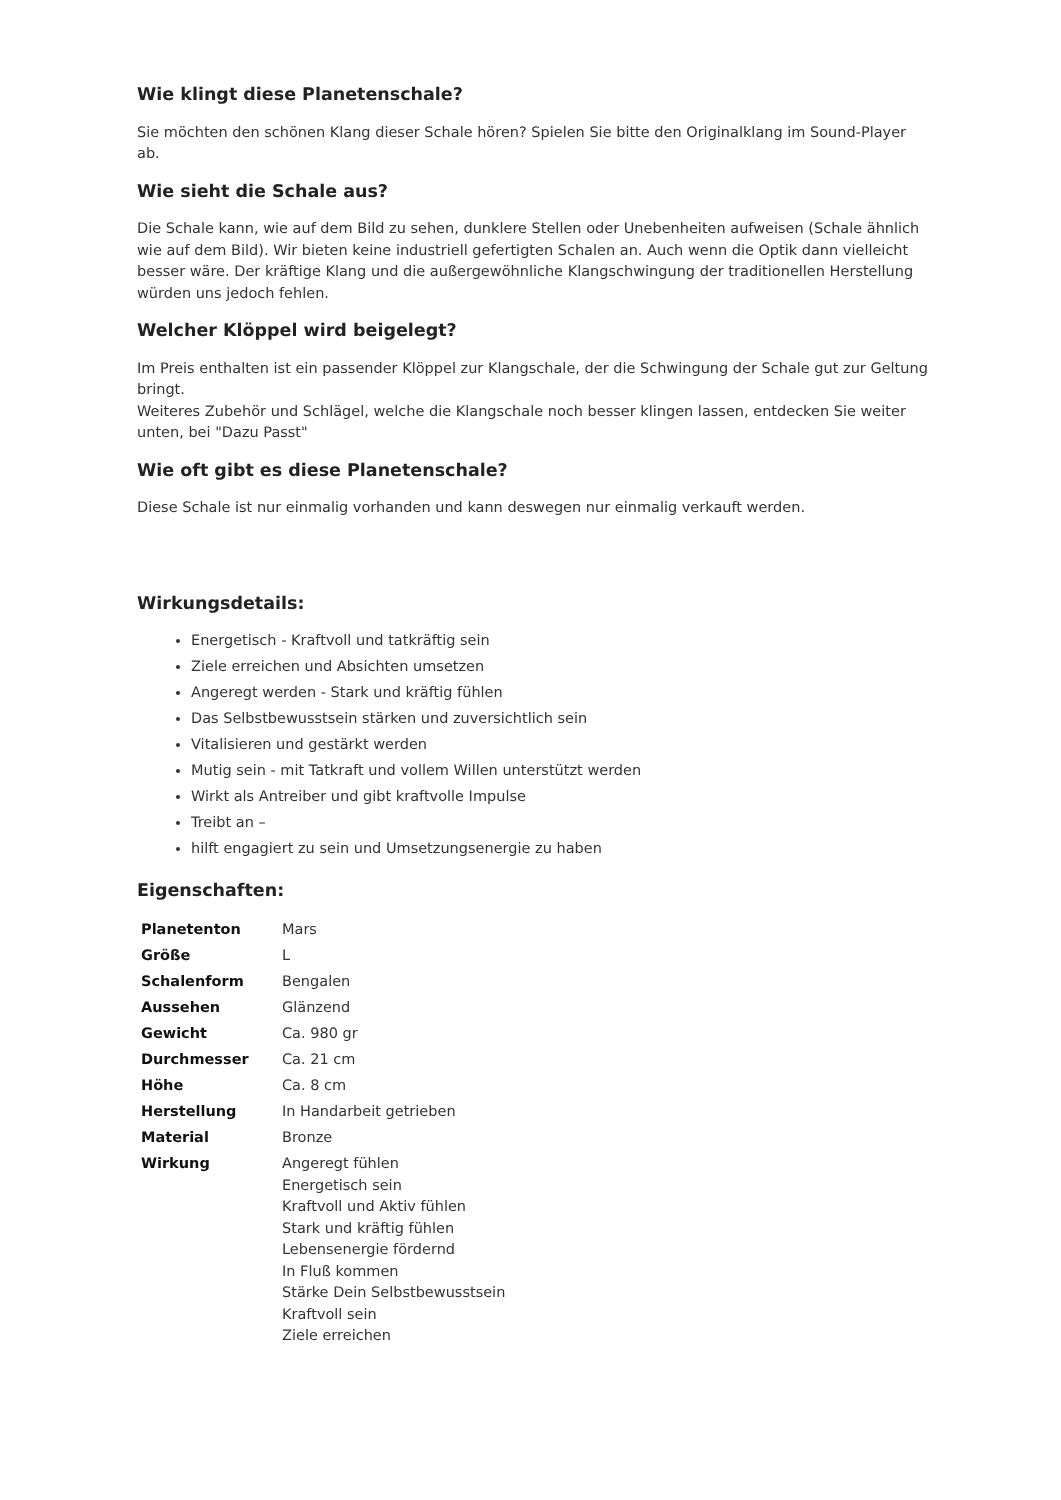Wie klingt diese Planetenschale?
Sie möchten den schönen Klang dieser Schale hören? Spielen Sie bitte den Originalklang im Sound-Player ab.
Wie sieht die Schale aus?
Die Schale kann, wie auf dem Bild zu sehen, dunklere Stellen oder Unebenheiten aufweisen (Schale ähnlich wie auf dem Bild). Wir bieten keine industriell gefertigten Schalen an. Auch wenn die Optik dann vielleicht besser wäre. Der kräftige Klang und die außergewöhnliche Klangschwingung der traditionellen Herstellung würden uns jedoch fehlen.
Welcher Klöppel wird beigelegt?
Im Preis enthalten ist ein passender Klöppel zur Klangschale, der die Schwingung der Schale gut zur Geltung bringt.
Weiteres Zubehör und Schlägel, welche die Klangschale noch besser klingen lassen, entdecken Sie weiter unten, bei "Dazu Passt"
Wie oft gibt es diese Planetenschale?
Diese Schale ist nur einmalig vorhanden und kann deswegen nur einmalig verkauft werden.
Wirkungsdetails:
Energetisch - Kraftvoll und tatkräftig sein
Ziele erreichen und Absichten umsetzen
Angeregt werden - Stark und kräftig fühlen
Das Selbstbewusstsein stärken und zuversichtlich sein
Vitalisieren und gestärkt werden
Mutig sein - mit Tatkraft und vollem Willen unterstützt werden
Wirkt als Antreiber und gibt kraftvolle Impulse
Treibt an –
hilft engagiert zu sein und Umsetzungsenergie zu haben
Eigenschaften:
| Planetenton | Mars |
| Größe | L |
| Schalenform | Bengalen |
| Aussehen | Glänzend |
| Gewicht | Ca. 980 gr |
| Durchmesser | Ca. 21 cm |
| Höhe | Ca. 8 cm |
| Herstellung | In Handarbeit getrieben |
| Material | Bronze |
| Wirkung | Angeregt fühlen Energetisch sein Kraftvoll und Aktiv fühlen Stark und kräftig fühlen Lebensenergie fördernd In Fluß kommen Stärke Dein Selbstbewusstsein Kraftvoll sein Ziele erreichen |